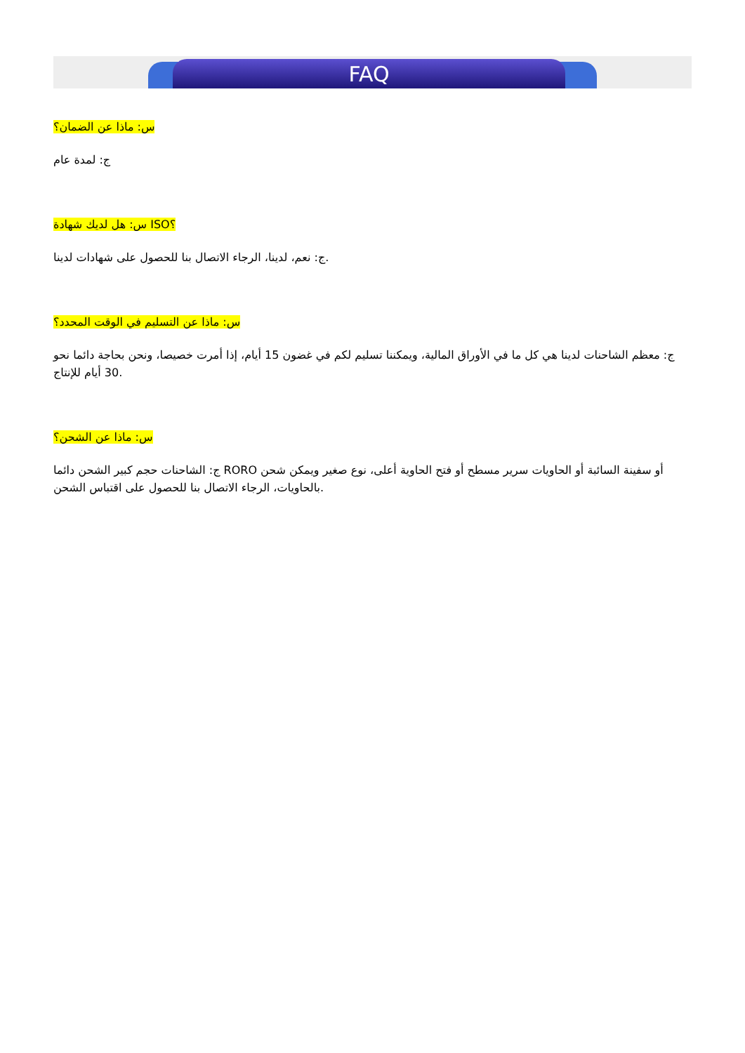FAQ
س: ماذا عن الضمان؟
ج: لمدة عام
س: هل لديك شهادة ISO؟
ج: نعم، لدينا، الرجاء الاتصال بنا للحصول على شهادات لدينا.
س: ماذا عن التسليم في الوقت المحدد؟
ج: معظم الشاحنات لدينا هي كل ما في الأوراق المالية، ويمكننا تسليم لكم في غضون 15 أيام، إذا أمرت خصيصا، ونحن بحاجة دائما نحو 30 أيام للإنتاج.
س: ماذا عن الشحن؟
ج: الشاحنات حجم كبير الشحن دائما RORO أو سفينة السائبة أو الحاويات سرير مسطح أو فتح الحاوية أعلى، نوع صغير ويمكن شحن بالحاويات، الرجاء الاتصال بنا للحصول على اقتباس الشحن.